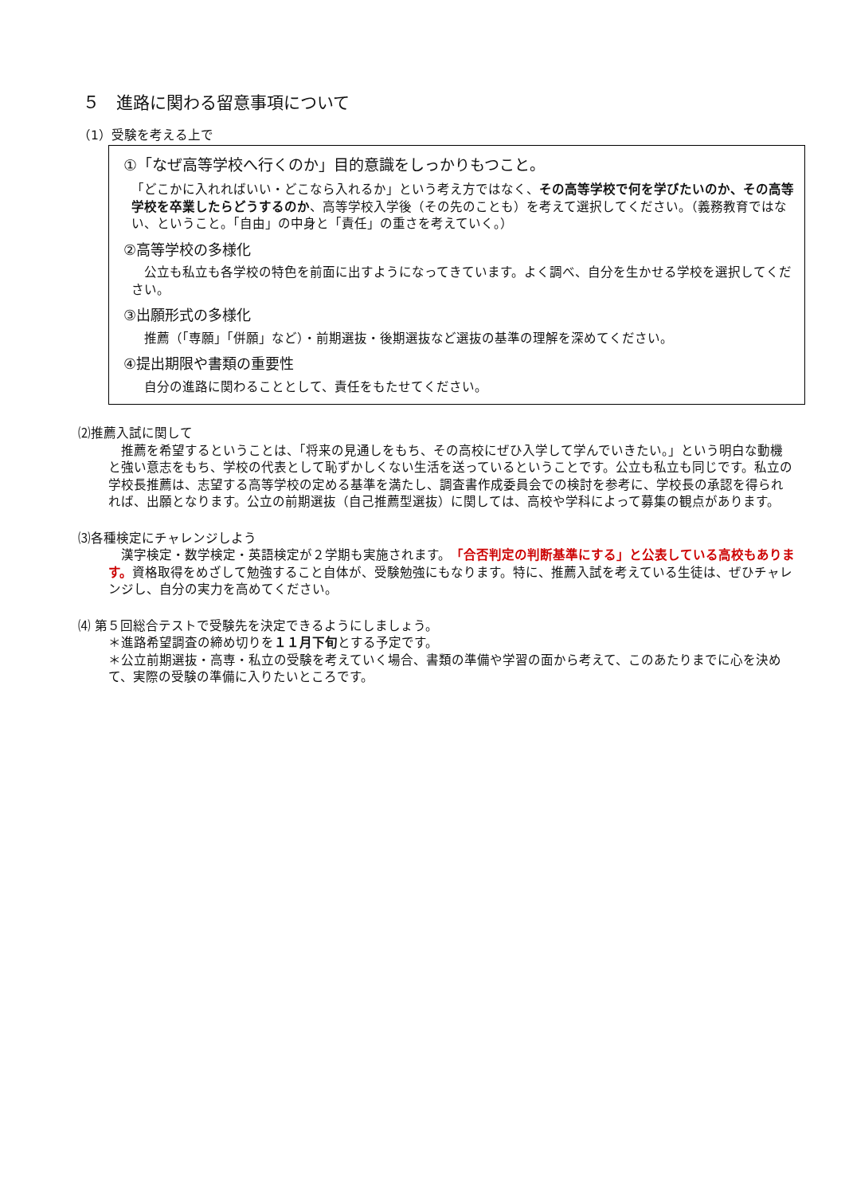５　進路に関わる留意事項について
（1）受験を考える上で
①「なぜ高等学校へ行くのか」目的意識をしっかりもつこと。
「どこかに入れればいい・どこなら入れるか」という考え方ではなく、その高等学校で何を学びたいのか、その高等学校を卒業したらどうするのか、高等学校入学後（その先のことも）を考えて選択してください。（義務教育ではない、ということ。「自由」の中身と「責任」の重さを考えていく。）
②高等学校の多様化
　公立も私立も各学校の特色を前面に出すようになってきています。よく調べ、自分を生かせる学校を選択してください。
③出願形式の多様化
　推薦（「専願」「併願」など）・前期選抜・後期選抜など選抜の基準の理解を深めてください。
④提出期限や書類の重要性
　自分の進路に関わることとして、責任をもたせてください。
⑵推薦入試に関して
　推薦を希望するということは、「将来の見通しをもち、その高校にぜひ入学して学んでいきたい。」という明白な動機と強い意志をもち、学校の代表として恥ずかしくない生活を送っているということです。公立も私立も同じです。私立の学校長推薦は、志望する高等学校の定める基準を満たし、調査書作成委員会での検討を参考に、学校長の承認を得られれば、出願となります。公立の前期選抜（自己推薦型選抜）に関しては、高校や学科によって募集の観点があります。
⑶各種検定にチャレンジしよう
　漢字検定・数学検定・英語検定が２学期も実施されます。「合否判定の判断基準にする」と公表している高校もあります。資格取得をめざして勉強すること自体が、受験勉強にもなります。特に、推薦入試を考えている生徒は、ぜひチャレンジし、自分の実力を高めてください。
⑷ 第５回総合テストで受験先を決定できるようにしましょう。
＊進路希望調査の締め切りを１１月下旬とする予定です。
＊公立前期選抜・高専・私立の受験を考えていく場合、書類の準備や学習の面から考えて、このあたりまでに心を決めて、実際の受験の準備に入りたいところです。